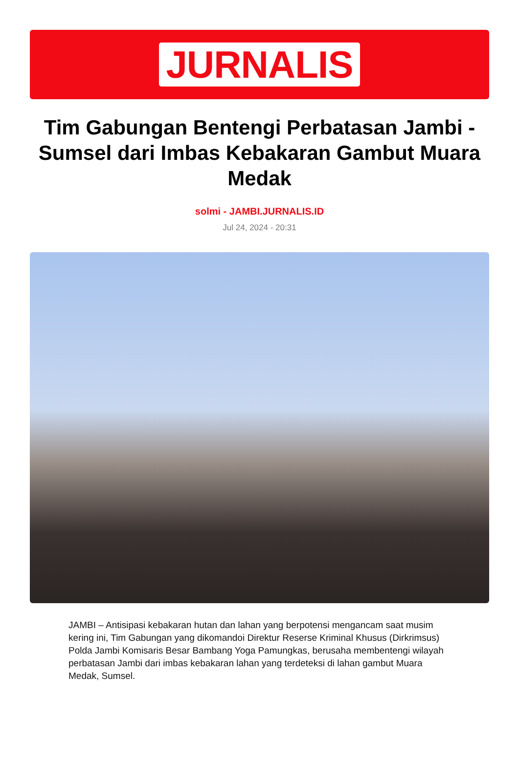JURNALIS
Tim Gabungan Bentengi Perbatasan Jambi - Sumsel dari Imbas Kebakaran Gambut Muara Medak
solmi - JAMBI.JURNALIS.ID
Jul 24, 2024 - 20:31
JAMBI – Antisipasi kebakaran hutan dan lahan yang berpotensi mengancam saat musim kering ini, Tim Gabungan yang dikomandoi Direktur Reserse Kriminal Khusus (Dirkrimsus) Polda Jambi Komisaris Besar Bambang Yoga Pamungkas, berusaha membentengi wilayah perbatasan Jambi dari imbas kebakaran lahan yang terdeteksi di lahan gambut Muara Medak, Sumsel.